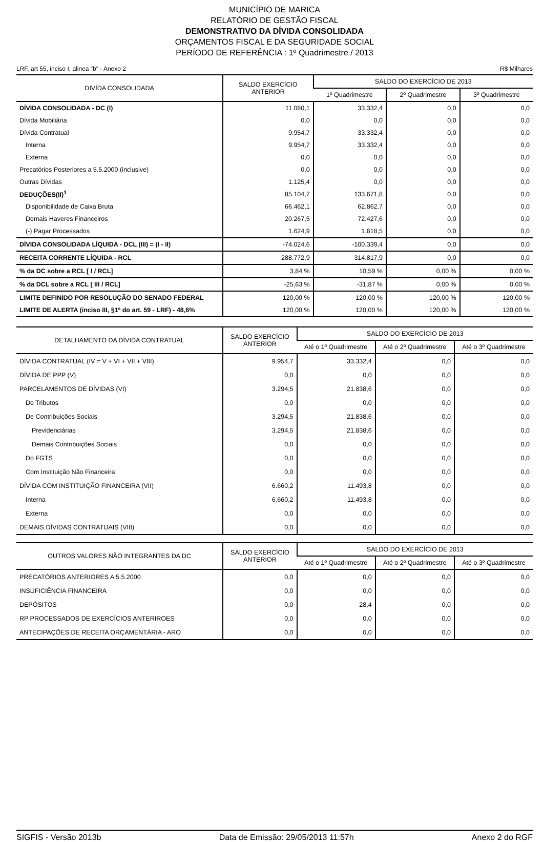MUNICÍPIO DE MARICA
RELATÓRIO DE GESTÃO FISCAL
DEMONSTRATIVO DA DÍVIDA CONSOLIDADA
ORÇAMENTOS FISCAL E DA SEGURIDADE SOCIAL
PERÍODO DE REFERÊNCIA : 1º Quadrimestre / 2013
LRF, art 55, inciso I, alinea "b" - Anexo 2 R$ Milhares
| DIVÍDA CONSOLIDADA | SALDO EXERCÍCIO ANTERIOR | SALDO DO EXERCÍCIO DE 2013 | | |
| --- | --- | --- | --- | --- |
| | | 1º Quadrimestre | 2º Quadrimestre | 3º Quadrimestre |
| DÍVIDA CONSOLIDADA - DC (I) | 11.080,1 | 33.332,4 | 0,0 | 0,0 |
| Dívida Mobiliária | 0,0 | 0,0 | 0,0 | 0,0 |
| Dívida Contratual | 9.954,7 | 33.332,4 | 0,0 | 0,0 |
| Interna | 9.954,7 | 33.332,4 | 0,0 | 0,0 |
| Externa | 0,0 | 0,0 | 0,0 | 0,0 |
| Precatórios Posteriores a 5.5.2000 (inclusive) | 0,0 | 0,0 | 0,0 | 0,0 |
| Outras Dívidas | 1.125,4 | 0,0 | 0,0 | 0,0 |
| DEDUÇÕES(II)<sup>1</sup> | 85.104,7 | 133.671,8 | 0,0 | 0,0 |
| Disponibilidade de Caixa Bruta | 66.462,1 | 62.862,7 | 0,0 | 0,0 |
| Demais Haveres Financeiros | 20.267,5 | 72.427,6 | 0,0 | 0,0 |
| (-) Pagar Processados | 1.624,9 | 1.618,5 | 0,0 | 0,0 |
| DÍVIDA CONSOLIDADA LÍQUIDA - DCL (III) = (I - II) | -74.024,6 | -100.339,4 | 0,0 | 0,0 |
| RECEITA CORRENTE LÍQUIDA - RCL | 288.772,9 | 314.817,9 | 0,0 | 0,0 |
| % da DC sobre a RCL [ I / RCL] | 3,84 % | 10,59 % | 0,00 % | 0,00 % |
| % da DCL sobre a RCL [ III / RCL] | -25,63 % | -31,87 % | 0,00 % | 0,00 % |
| LIMITE DEFINIDO POR RESOLUÇÃO DO SENADO FEDERAL | 120,00 % | 120,00 % | 120,00 % | 120,00 % |
| LIMITE DE ALERTA (inciso III, §1º do art. 59 - LRF) - 48,6% | 120,00 % | 120,00 % | 120,00 % | 120,00 % |
| DETALHAMENTO DA DÍVIDA CONTRATUAL | SALDO EXERCÍCIO ANTERIOR | SALDO DO EXERCÍCIO DE 2013 | | |
| --- | --- | --- | --- | --- |
| | | Até o 1º Quadrimestre | Até o 2º Quadrimestre | Até o 3º Quadrimestre |
| DÍVIDA CONTRATUAL (IV = V + VI + VII + VIII) | 9.954,7 | 33.332,4 | 0,0 | 0,0 |
| DÍVIDA DE PPP (V) | 0,0 | 0,0 | 0,0 | 0,0 |
| PARCELAMENTOS DE DÍVIDAS (VI) | 3.294,5 | 21.838,6 | 0,0 | 0,0 |
| De Tributos | 0,0 | 0,0 | 0,0 | 0,0 |
| De Contribuições Sociais | 3.294,5 | 21.838,6 | 0,0 | 0,0 |
| Previdenciárias | 3.294,5 | 21.838,6 | 0,0 | 0,0 |
| Demais Contribuições Sociais | 0,0 | 0,0 | 0,0 | 0,0 |
| Do FGTS | 0,0 | 0,0 | 0,0 | 0,0 |
| Com Instituição Não Financeira | 0,0 | 0,0 | 0,0 | 0,0 |
| DÍVIDA COM INSTITUIÇÃO FINANCEIRA (VII) | 6.660,2 | 11.493,8 | 0,0 | 0,0 |
| Interna | 6.660,2 | 11.493,8 | 0,0 | 0,0 |
| Externa | 0,0 | 0,0 | 0,0 | 0,0 |
| DEMAIS DÍVIDAS CONTRATUAIS (VIII) | 0,0 | 0,0 | 0,0 | 0,0 |
| OUTROS VALORES NÃO INTEGRANTES DA DC | SALDO EXERCÍCIO ANTERIOR | SALDO DO EXERCÍCIO DE 2013 | | |
| --- | --- | --- | --- | --- |
| | | Até o 1º Quadrimestre | Até o 2º Quadrimestre | Até o 3º Quadrimestre |
| PRECATÓRIOS ANTERIORES A 5.5.2000 | 0,0 | 0,0 | 0,0 | 0,0 |
| INSUFICIÊNCIA FINANCEIRA | 0,0 | 0,0 | 0,0 | 0,0 |
| DEPÓSITOS | 0,0 | 28,4 | 0,0 | 0,0 |
| RP PROCESSADOS DE EXERCÍCIOS ANTERIROES | 0,0 | 0,0 | 0,0 | 0,0 |
| ANTECIPAÇÕES DE RECEITA ORÇAMENTÁRIA - ARO | 0,0 | 0,0 | 0,0 | 0,0 |
SIGFIS - Versão 2013b Data de Emissão: 29/05/2013 11:57h Anexo 2 do RGF